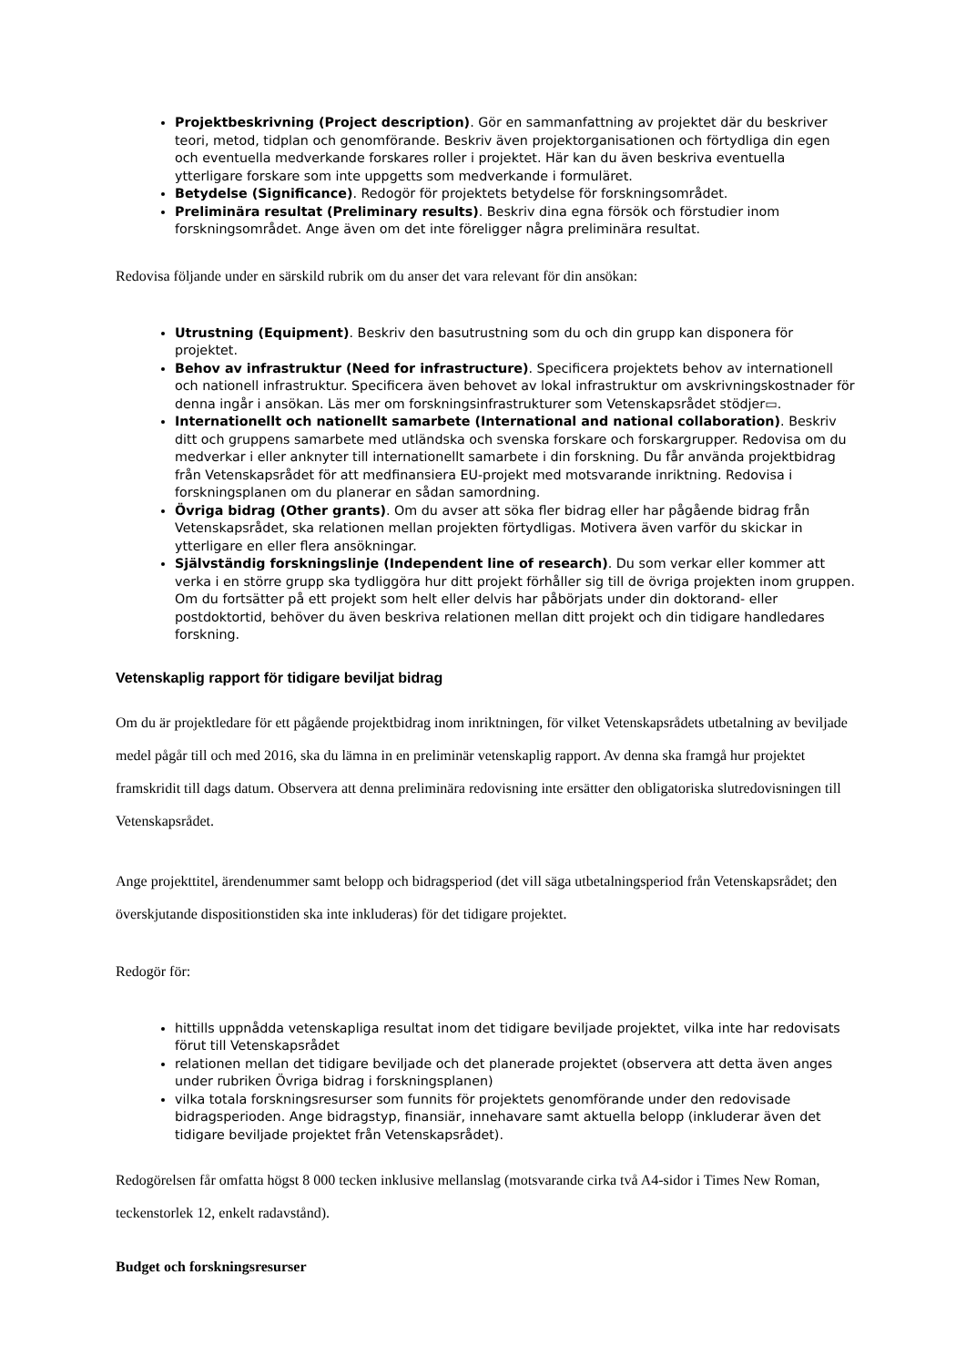Projektbeskrivning (Project description). Gör en sammanfattning av projektet där du beskriver teori, metod, tidplan och genomförande. Beskriv även projektorganisationen och förtydliga din egen och eventuella medverkande forskares roller i projektet. Här kan du även beskriva eventuella ytterligare forskare som inte uppgetts som medverkande i formuläret.
Betydelse (Significance). Redogör för projektets betydelse för forskningsområdet.
Preliminära resultat (Preliminary results). Beskriv dina egna försök och förstudier inom forskningsområdet. Ange även om det inte föreligger några preliminära resultat.
Redovisa följande under en särskild rubrik om du anser det vara relevant för din ansökan:
Utrustning (Equipment). Beskriv den basutrustning som du och din grupp kan disponera för projektet.
Behov av infrastruktur (Need for infrastructure). Specificera projektets behov av internationell och nationell infrastruktur. Specificera även behovet av lokal infrastruktur om avskrivningskostnader för denna ingår i ansökan. Läs mer om forskningsinfrastrukturer som Vetenskapsrådet stödjer▭.
Internationellt och nationellt samarbete (International and national collaboration). Beskriv ditt och gruppens samarbete med utländska och svenska forskare och forskargrupper. Redovisa om du medverkar i eller anknyter till internationellt samarbete i din forskning. Du får använda projektbidrag från Vetenskapsrådet för att medfinansiera EU-projekt med motsvarande inriktning. Redovisa i forskningsplanen om du planerar en sådan samordning.
Övriga bidrag (Other grants). Om du avser att söka fler bidrag eller har pågående bidrag från Vetenskapsrådet, ska relationen mellan projekten förtydligas. Motivera även varför du skickar in ytterligare en eller flera ansökningar.
Självständig forskningslinje (Independent line of research). Du som verkar eller kommer att verka i en större grupp ska tydliggöra hur ditt projekt förhåller sig till de övriga projekten inom gruppen. Om du fortsätter på ett projekt som helt eller delvis har påbörjats under din doktorand- eller postdoktortid, behöver du även beskriva relationen mellan ditt projekt och din tidigare handledares forskning.
Vetenskaplig rapport för tidigare beviljat bidrag
Om du är projektledare för ett pågående projektbidrag inom inriktningen, för vilket Vetenskapsrådets utbetalning av beviljade medel pågår till och med 2016, ska du lämna in en preliminär vetenskaplig rapport. Av denna ska framgå hur projektet framskridit till dags datum. Observera att denna preliminära redovisning inte ersätter den obligatoriska slutredovisningen till Vetenskapsrådet.
Ange projekttitel, ärendenummer samt belopp och bidragsperiod (det vill säga utbetalningsperiod från Vetenskapsrådet; den överskjutande dispositionstiden ska inte inkluderas) för det tidigare projektet.
Redogör för:
hittills uppnådda vetenskapliga resultat inom det tidigare beviljade projektet, vilka inte har redovisats förut till Vetenskapsrådet
relationen mellan det tidigare beviljade och det planerade projektet (observera att detta även anges under rubriken Övriga bidrag i forskningsplanen)
vilka totala forskningsresurser som funnits för projektets genomförande under den redovisade bidragsperioden. Ange bidragstyp, finansiär, innehavare samt aktuella belopp (inkluderar även det tidigare beviljade projektet från Vetenskapsrådet).
Redogörelsen får omfatta högst 8 000 tecken inklusive mellanslag (motsvarande cirka två A4-sidor i Times New Roman, teckenstorlek 12, enkelt radavstånd).
Budget och forskningsresurser